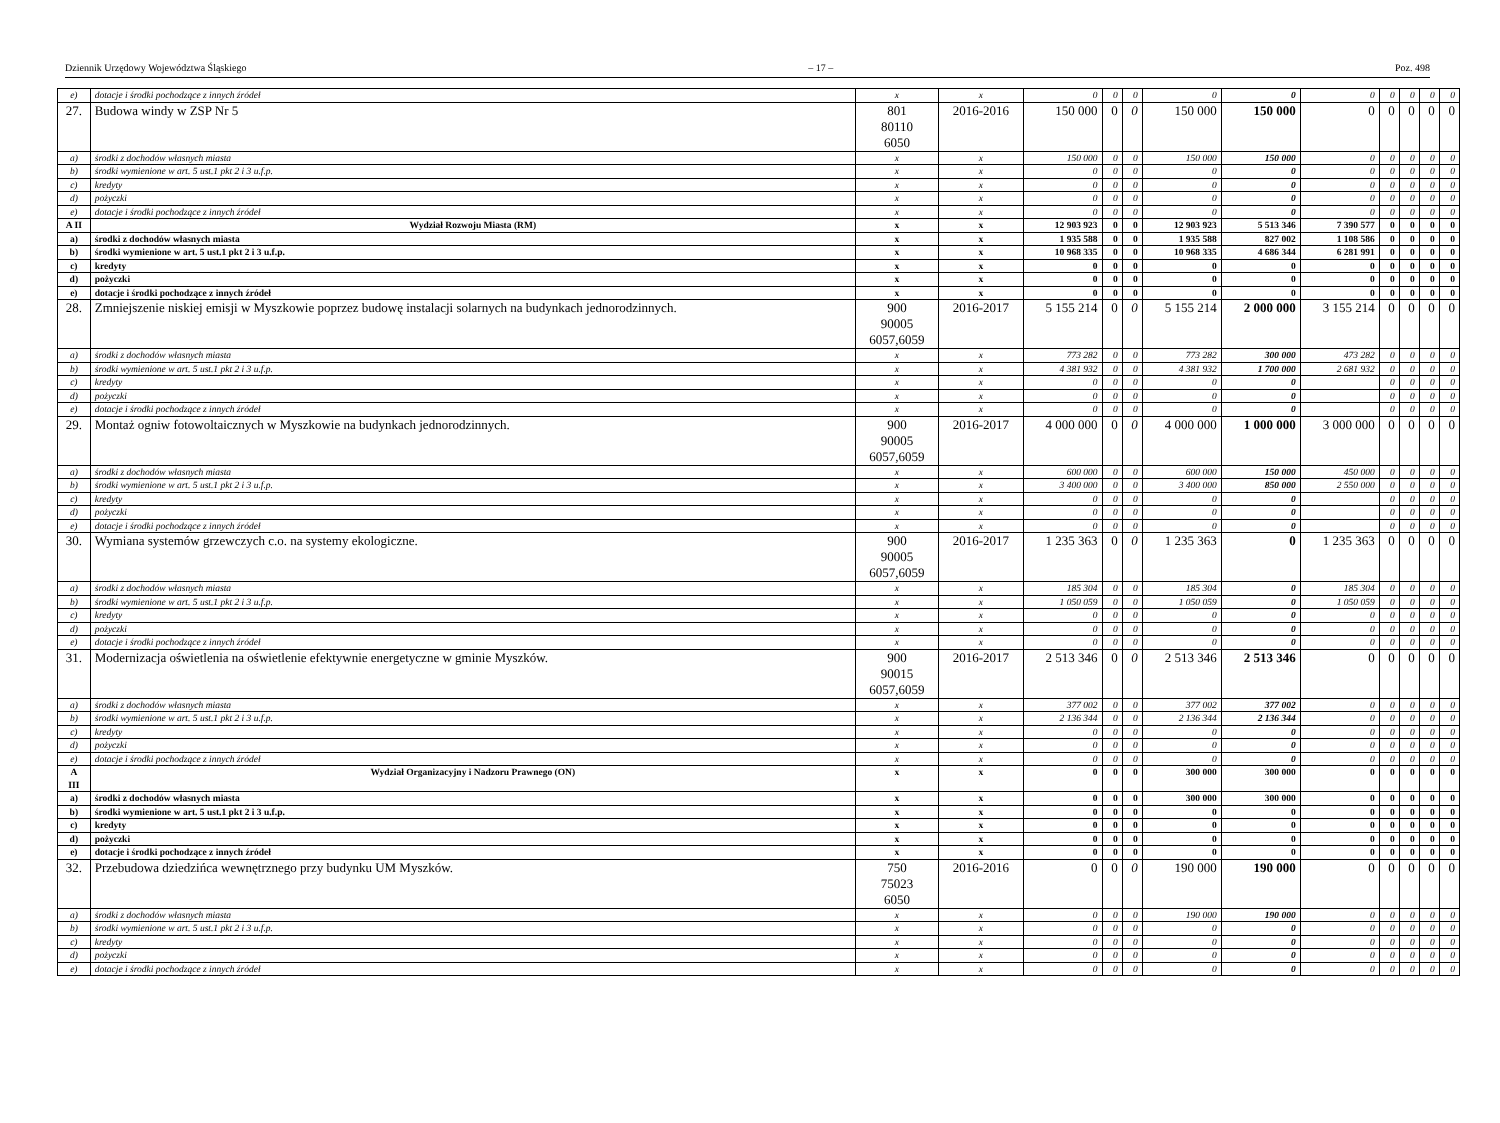Dziennik Urzędowy Województwa Śląskiego – 17 – Poz. 498
| e) | dotacje i środki pochodzące z innych źródeł | x | x | 0 | 0 | 0 | 0 | 0 | 0 | 0 | 0 | 0 | 0 |
| 27. | Budowa windy w ZSP Nr 5 | 801 80110 6050 | 2016-2016 | 150 000 | 0 | 0 | 150 000 | 150 000 | 0 | 0 | 0 | 0 | 0 |
| a) | środki z dochodów własnych miasta | x | x | 150 000 | 0 | 0 | 150 000 | 150 000 | 0 | 0 | 0 | 0 | 0 |
| b) | środki wymienione w art. 5 ust.1 pkt 2 i 3 u.f.p. | x | x | 0 | 0 | 0 | 0 | 0 | 0 | 0 | 0 | 0 | 0 |
| c) | kredyty | x | x | 0 | 0 | 0 | 0 | 0 | 0 | 0 | 0 | 0 | 0 |
| d) | pożyczki | x | x | 0 | 0 | 0 | 0 | 0 | 0 | 0 | 0 | 0 | 0 |
| e) | dotacje i środki pochodzące z innych źródeł | x | x | 0 | 0 | 0 | 0 | 0 | 0 | 0 | 0 | 0 | 0 |
| A II | Wydział Rozwoju Miasta (RM) | x | x | 12 903 923 | 0 | 0 | 12 903 923 | 5 513 346 | 7 390 577 | 0 | 0 | 0 | 0 |
| a) | środki z dochodów własnych miasta | x | x | 1 935 588 | 0 | 0 | 1 935 588 | 827 002 | 1 108 586 | 0 | 0 | 0 | 0 |
| b) | środki wymienione w art. 5 ust.1 pkt 2 i 3 u.f.p. | x | x | 10 968 335 | 0 | 0 | 10 968 335 | 4 686 344 | 6 281 991 | 0 | 0 | 0 | 0 |
| c) | kredyty | x | x | 0 | 0 | 0 | 0 | 0 | 0 | 0 | 0 | 0 | 0 |
| d) | pożyczki | x | x | 0 | 0 | 0 | 0 | 0 | 0 | 0 | 0 | 0 | 0 |
| e) | dotacje i środki pochodzące z innych źródeł | x | x | 0 | 0 | 0 | 0 | 0 | 0 | 0 | 0 | 0 | 0 |
| 28. | Zmniejszenie niskiej emisji w Myszkowie poprzez budowę instalacji solarnych na budynkach jednorodzinnych. | 900 90005 6057,6059 | 2016-2017 | 5 155 214 | 0 | 0 | 5 155 214 | 2 000 000 | 3 155 214 | 0 | 0 | 0 | 0 |
| a) | środki z dochodów własnych miasta | x | x | 773 282 | 0 | 0 | 773 282 | 300 000 | 473 282 | 0 | 0 | 0 | 0 |
| b) | środki wymienione w art. 5 ust.1 pkt 2 i 3 u.f.p. | x | x | 4 381 932 | 0 | 0 | 4 381 932 | 1 700 000 | 2 681 932 | 0 | 0 | 0 | 0 |
| c) | kredyty | x | x | 0 | 0 | 0 | 0 | 0 | | 0 | 0 | 0 | 0 |
| d) | pożyczki | x | x | 0 | 0 | 0 | 0 | 0 | | 0 | 0 | 0 | 0 |
| e) | dotacje i środki pochodzące z innych źródeł | x | x | 0 | 0 | 0 | 0 | 0 | | 0 | 0 | 0 | 0 |
| 29. | Montaż ogniw fotowoltaicznych w Myszkowie na budynkach jednorodzinnych. | 900 90005 6057,6059 | 2016-2017 | 4 000 000 | 0 | 0 | 4 000 000 | 1 000 000 | 3 000 000 | 0 | 0 | 0 | 0 |
| a) | środki z dochodów własnych miasta | x | x | 600 000 | 0 | 0 | 600 000 | 150 000 | 450 000 | 0 | 0 | 0 | 0 |
| b) | środki wymienione w art. 5 ust.1 pkt 2 i 3 u.f.p. | x | x | 3 400 000 | 0 | 0 | 3 400 000 | 850 000 | 2 550 000 | 0 | 0 | 0 | 0 |
| c) | kredyty | x | x | 0 | 0 | 0 | 0 | 0 | | 0 | 0 | 0 | 0 |
| d) | pożyczki | x | x | 0 | 0 | 0 | 0 | 0 | | 0 | 0 | 0 | 0 |
| e) | dotacje i środki pochodzące z innych źródeł | x | x | 0 | 0 | 0 | 0 | 0 | | 0 | 0 | 0 | 0 |
| 30. | Wymiana systemów grzewczych c.o. na systemy ekologiczne. | 900 90005 6057,6059 | 2016-2017 | 1 235 363 | 0 | 0 | 1 235 363 | 0 | 1 235 363 | 0 | 0 | 0 | 0 |
| a) | środki z dochodów własnych miasta | x | x | 185 304 | 0 | 0 | 185 304 | 0 | 185 304 | 0 | 0 | 0 | 0 |
| b) | środki wymienione w art. 5 ust.1 pkt 2 i 3 u.f.p. | x | x | 1 050 059 | 0 | 0 | 1 050 059 | 0 | 1 050 059 | 0 | 0 | 0 | 0 |
| c) | kredyty | x | x | 0 | 0 | 0 | 0 | 0 | 0 | 0 | 0 | 0 | 0 |
| d) | pożyczki | x | x | 0 | 0 | 0 | 0 | 0 | 0 | 0 | 0 | 0 | 0 |
| e) | dotacje i środki pochodzące z innych źródeł | x | x | 0 | 0 | 0 | 0 | 0 | 0 | 0 | 0 | 0 | 0 |
| 31. | Modernizacja oświetlenia na oświetlenie efektywnie energetyczne w gminie Myszków. | 900 90015 6057,6059 | 2016-2017 | 2 513 346 | 0 | 0 | 2 513 346 | 2 513 346 | 0 | 0 | 0 | 0 | 0 |
| a) | środki z dochodów własnych miasta | x | x | 377 002 | 0 | 0 | 377 002 | 377 002 | 0 | 0 | 0 | 0 | 0 |
| b) | środki wymienione w art. 5 ust.1 pkt 2 i 3 u.f.p. | x | x | 2 136 344 | 0 | 0 | 2 136 344 | 2 136 344 | 0 | 0 | 0 | 0 | 0 |
| c) | kredyty | x | x | 0 | 0 | 0 | 0 | 0 | 0 | 0 | 0 | 0 | 0 |
| d) | pożyczki | x | x | 0 | 0 | 0 | 0 | 0 | 0 | 0 | 0 | 0 | 0 |
| e) | dotacje i środki pochodzące z innych źródeł | x | x | 0 | 0 | 0 | 0 | 0 | 0 | 0 | 0 | 0 | 0 |
| A III | Wydział Organizacyjny i Nadzoru Prawnego (ON) | x | x | 0 | 0 | 0 | 300 000 | 300 000 | 0 | 0 | 0 | 0 | 0 |
| a) | środki z dochodów własnych miasta | x | x | 0 | 0 | 0 | 300 000 | 300 000 | 0 | 0 | 0 | 0 | 0 |
| b) | środki wymienione w art. 5 ust.1 pkt 2 i 3 u.f.p. | x | x | 0 | 0 | 0 | 0 | 0 | 0 | 0 | 0 | 0 | 0 |
| c) | kredyty | x | x | 0 | 0 | 0 | 0 | 0 | 0 | 0 | 0 | 0 | 0 |
| d) | pożyczki | x | x | 0 | 0 | 0 | 0 | 0 | 0 | 0 | 0 | 0 | 0 |
| e) | dotacje i środki pochodzące z innych źródeł | x | x | 0 | 0 | 0 | 0 | 0 | 0 | 0 | 0 | 0 | 0 |
| 32. | Przebudowa dziedzińca wewnętrznego przy budynku UM Myszków. | 750 75023 6050 | 2016-2016 | 0 | 0 | 0 | 190 000 | 190 000 | 0 | 0 | 0 | 0 | 0 |
| a) | środki z dochodów własnych miasta | x | x | 0 | 0 | 0 | 190 000 | 190 000 | 0 | 0 | 0 | 0 | 0 |
| b) | środki wymienione w art. 5 ust.1 pkt 2 i 3 u.f.p. | x | x | 0 | 0 | 0 | 0 | 0 | 0 | 0 | 0 | 0 | 0 |
| c) | kredyty | x | x | 0 | 0 | 0 | 0 | 0 | 0 | 0 | 0 | 0 | 0 |
| d) | pożyczki | x | x | 0 | 0 | 0 | 0 | 0 | 0 | 0 | 0 | 0 | 0 |
| e) | dotacje i środki pochodzące z innych źródeł | x | x | 0 | 0 | 0 | 0 | 0 | 0 | 0 | 0 | 0 | 0 |